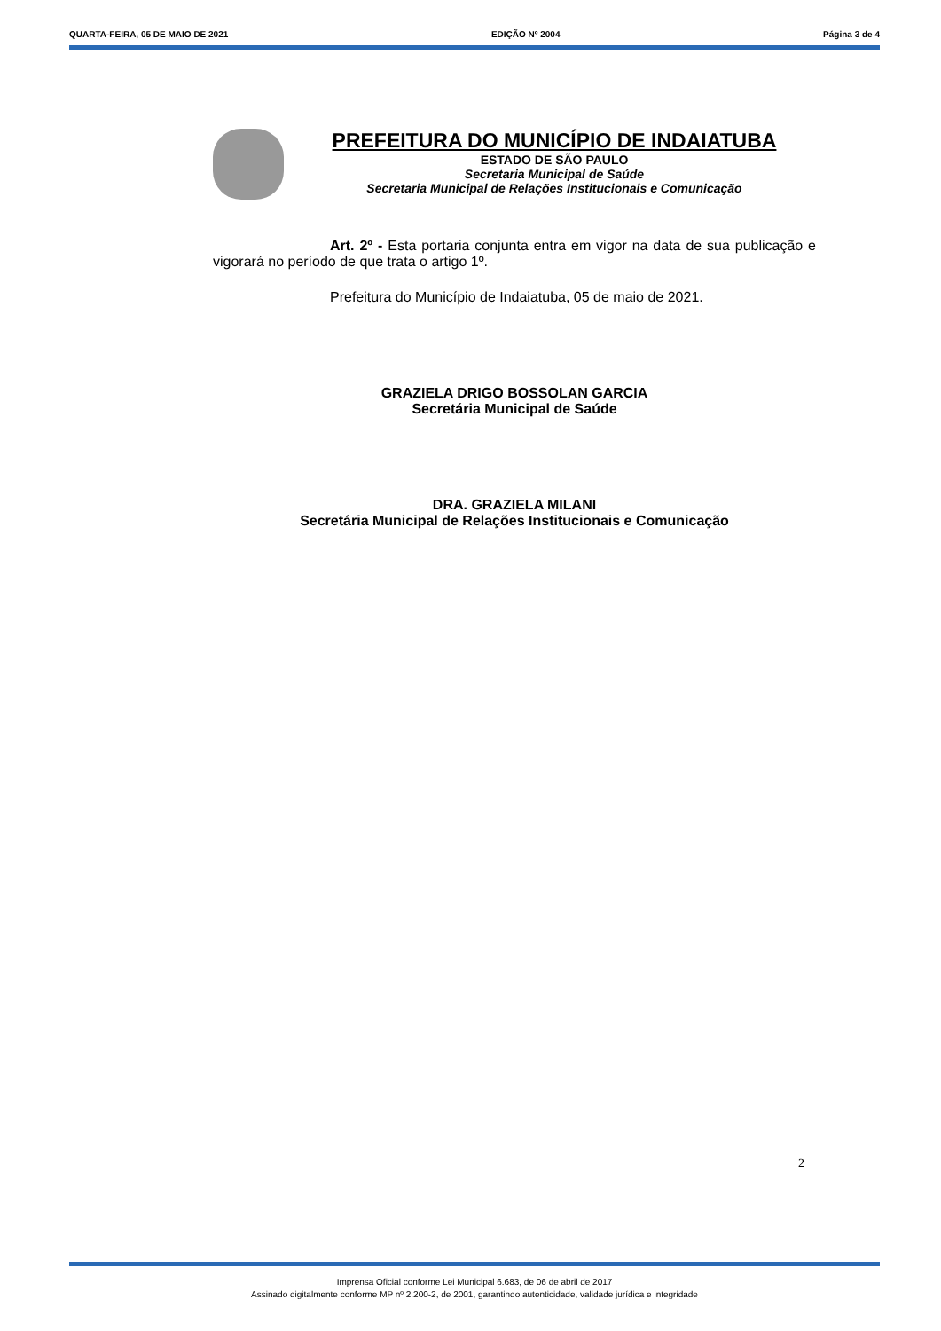QUARTA-FEIRA, 05 DE MAIO DE 2021 EDIÇÃO Nº 2004 Página 3 de 4
PREFEITURA DO MUNICÍPIO DE INDAIATUBA
ESTADO DE SÃO PAULO
Secretaria Municipal de Saúde
Secretaria Municipal de Relações Institucionais e Comunicação
Art. 2º - Esta portaria conjunta entra em vigor na data de sua publicação e vigorará no período de que trata o artigo 1º.
Prefeitura do Município de Indaiatuba, 05 de maio de 2021.
GRAZIELA DRIGO BOSSOLAN GARCIA
Secretária Municipal de Saúde
DRA. GRAZIELA MILANI
Secretária Municipal de Relações Institucionais e Comunicação
2
Imprensa Oficial conforme Lei Municipal 6.683, de 06 de abril de 2017
Assinado digitalmente conforme MP nº 2.200-2, de 2001, garantindo autenticidade, validade jurídica e integridade